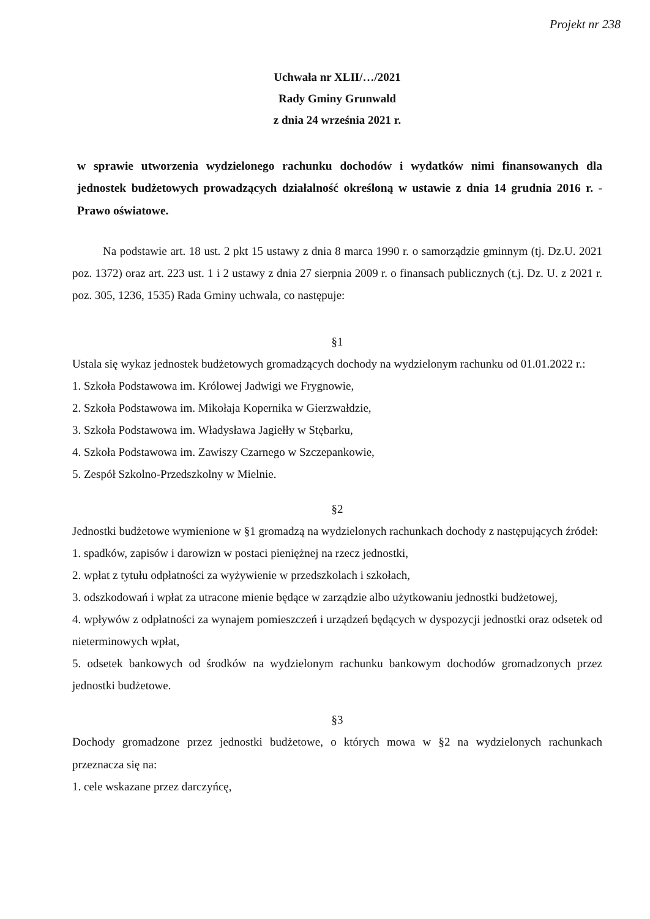Projekt nr 238
Uchwała nr XLII/…/2021
Rady Gminy Grunwald
z dnia 24 września 2021 r.
w sprawie utworzenia wydzielonego rachunku dochodów i wydatków nimi finansowanych dla jednostek budżetowych prowadzących działalność określoną w ustawie z dnia 14 grudnia 2016 r. - Prawo oświatowe.
Na podstawie art. 18 ust. 2 pkt 15 ustawy z dnia 8 marca 1990 r. o samorządzie gminnym (tj. Dz.U. 2021 poz. 1372) oraz art. 223 ust. 1 i 2 ustawy z dnia 27 sierpnia 2009 r. o finansach publicznych (t.j. Dz. U. z 2021 r. poz. 305, 1236, 1535) Rada Gminy uchwala, co następuje:
§1
Ustala się wykaz jednostek budżetowych gromadzących dochody na wydzielonym rachunku od 01.01.2022 r.:
1. Szkoła Podstawowa im. Królowej Jadwigi we Frygnowie,
2. Szkoła Podstawowa im. Mikołaja Kopernika w Gierzwałdzie,
3. Szkoła Podstawowa im. Władysława Jagiełły w Stębarku,
4. Szkoła Podstawowa im. Zawiszy Czarnego w Szczepankowie,
5. Zespół Szkolno-Przedszkolny w Mielnie.
§2
Jednostki budżetowe wymienione w §1 gromadzą na wydzielonych rachunkach dochody z następujących źródeł:
1. spadków, zapisów i darowizn w postaci pieniężnej na rzecz jednostki,
2. wpłat z tytułu odpłatności za wyżywienie w przedszkolach i szkołach,
3. odszkodowań i wpłat za utracone mienie będące w zarządzie albo użytkowaniu jednostki budżetowej,
4. wpływów z odpłatności za wynajem pomieszczeń i urządzeń będących w dyspozycji jednostki oraz odsetek od nieterminowych wpłat,
5. odsetek bankowych od środków na wydzielonym rachunku bankowym dochodów gromadzonych przez jednostki budżetowe.
§3
Dochody gromadzone przez jednostki budżetowe, o których mowa w §2 na wydzielonych rachunkach przeznacza się na:
1. cele wskazane przez darczyńcę,